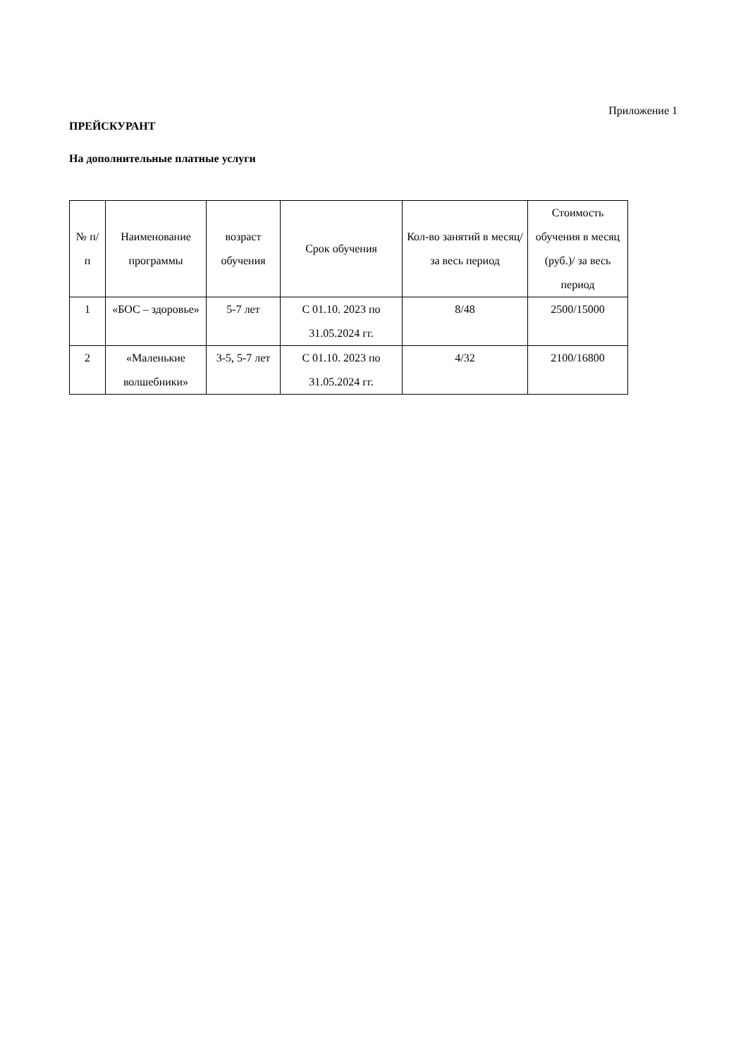Приложение 1
ПРЕЙСКУРАНТ
На дополнительные платные услуги
| № п/п | Наименование программы | возраст обучения | Срок обучения | Кол-во занятий в месяц/за весь период | Стоимость обучения в месяц (руб.)/ за весь период |
| --- | --- | --- | --- | --- | --- |
| 1 | «БОС – здоровье» | 5-7 лет | С 01.10. 2023 по 31.05.2024 гг. | 8/48 | 2500/15000 |
| 2 | «Маленькие волшебники» | 3-5, 5-7 лет | С 01.10. 2023 по 31.05.2024 гг. | 4/32 | 2100/16800 |